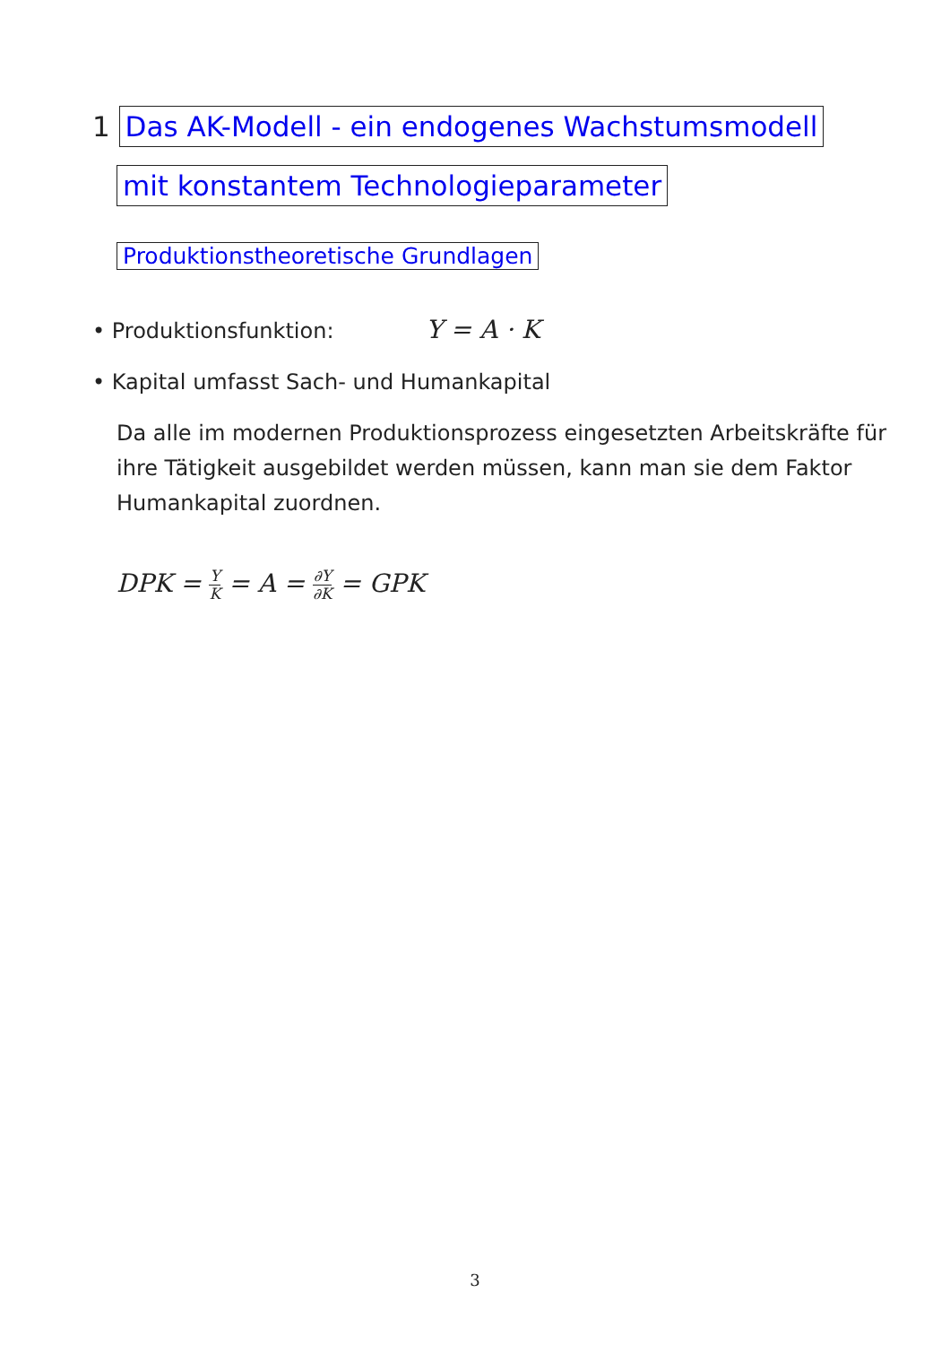1 Das AK-Modell - ein endogenes Wachstumsmodell
mit konstantem Technologieparameter
Produktionstheoretische Grundlagen
• Produktionsfunktion: Y = A · K
• Kapital umfasst Sach- und Humankapital
Da alle im modernen Produktionsprozess eingesetzten Arbeitskräfte für ihre Tätigkeit ausgebildet werden müssen, kann man sie dem Faktor Humankapital zuordnen.
DPK = Y K = A = ∂Y ∂K = GPK
3